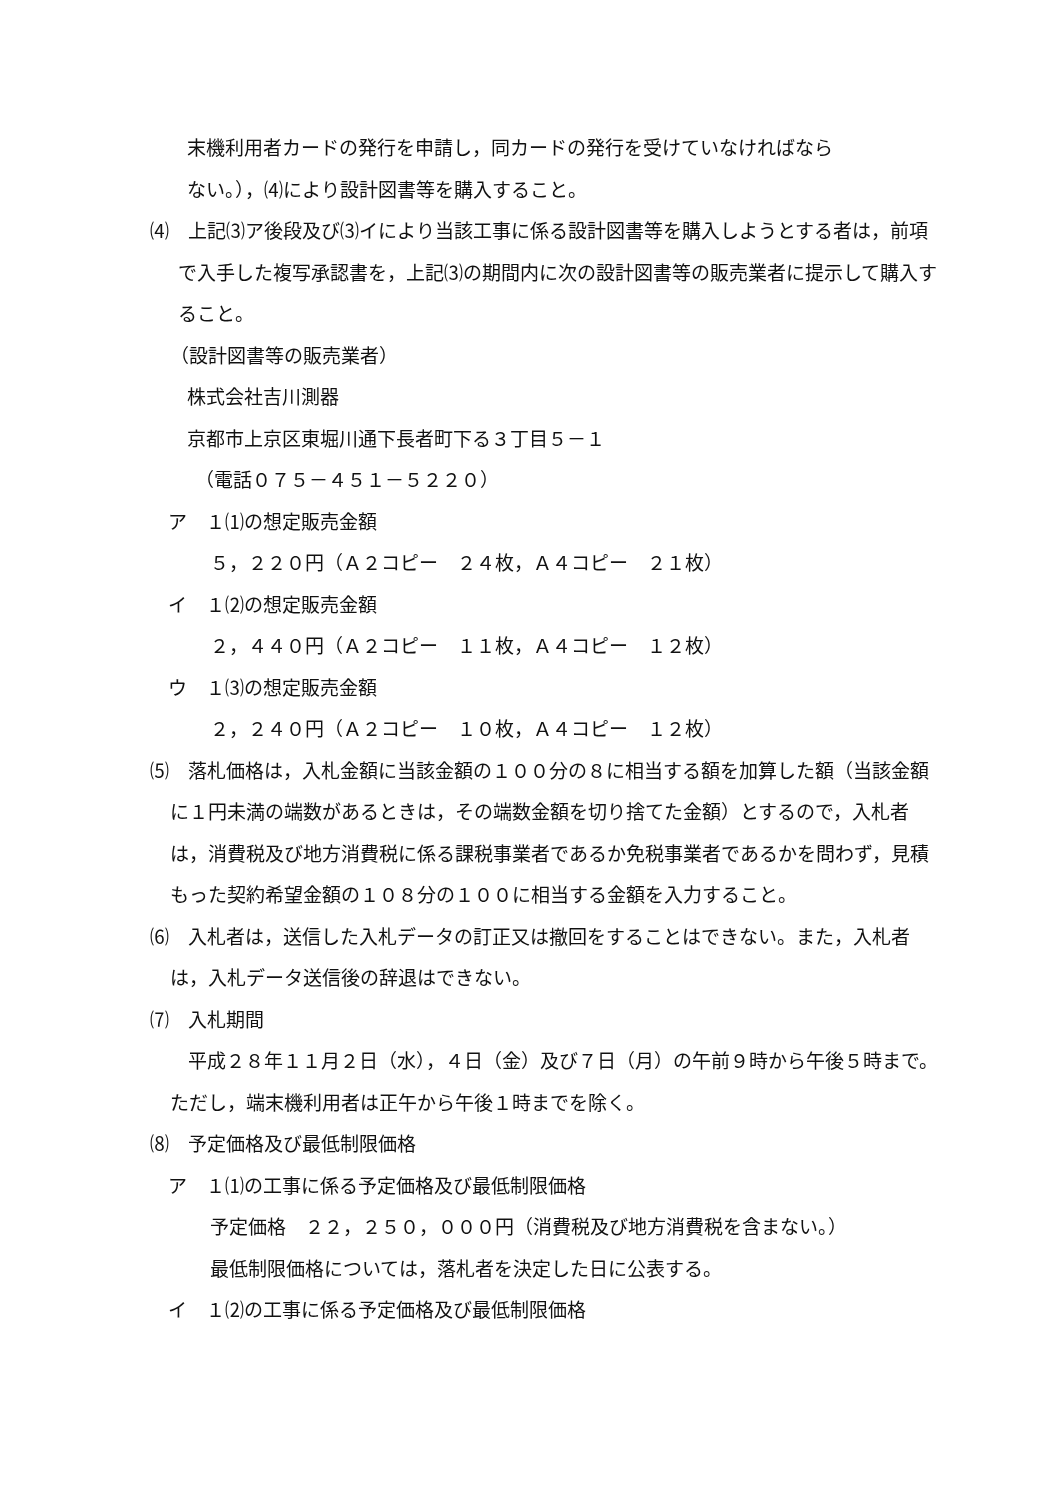末機利用者カードの発行を申請し，同カードの発行を受けていなければなら
ない。），⑷により設計図書等を購入すること。
⑷　上記⑶ア後段及び⑶イにより当該工事に係る設計図書等を購入しようとする者は，前項で入手した複写承認書を，上記⑶の期間内に次の設計図書等の販売業者に提示して購入すること。
（設計図書等の販売業者）
株式会社吉川測器
京都市上京区東堀川通下長者町下る３丁目５－１
（電話０７５－４５１－５２２０）
ア　１⑴の想定販売金額
５，２２０円（Ａ２コピー　２４枚，Ａ４コピー　２１枚）
イ　１⑵の想定販売金額
２，４４０円（Ａ２コピー　１１枚，Ａ４コピー　１２枚）
ウ　１⑶の想定販売金額
２，２４０円（Ａ２コピー　１０枚，Ａ４コピー　１２枚）
⑸　落札価格は，入札金額に当該金額の１００分の８に相当する額を加算した額（当該金額に１円未満の端数があるときは，その端数金額を切り捨てた金額）とするので，入札者は，消費税及び地方消費税に係る課税事業者であるか免税事業者であるかを問わず，見積もった契約希望金額の１０８分の１００に相当する金額を入力すること。
⑹　入札者は，送信した入札データの訂正又は撤回をすることはできない。また，入札者は，入札データ送信後の辞退はできない。
⑺　入札期間
平成２８年１１月２日（水），４日（金）及び７日（月）の午前９時から午後５時まで。ただし，端末機利用者は正午から午後１時までを除く。
⑻　予定価格及び最低制限価格
ア　１⑴の工事に係る予定価格及び最低制限価格
予定価格　２２，２５０，０００円（消費税及び地方消費税を含まない。）
最低制限価格については，落札者を決定した日に公表する。
イ　１⑵の工事に係る予定価格及び最低制限価格